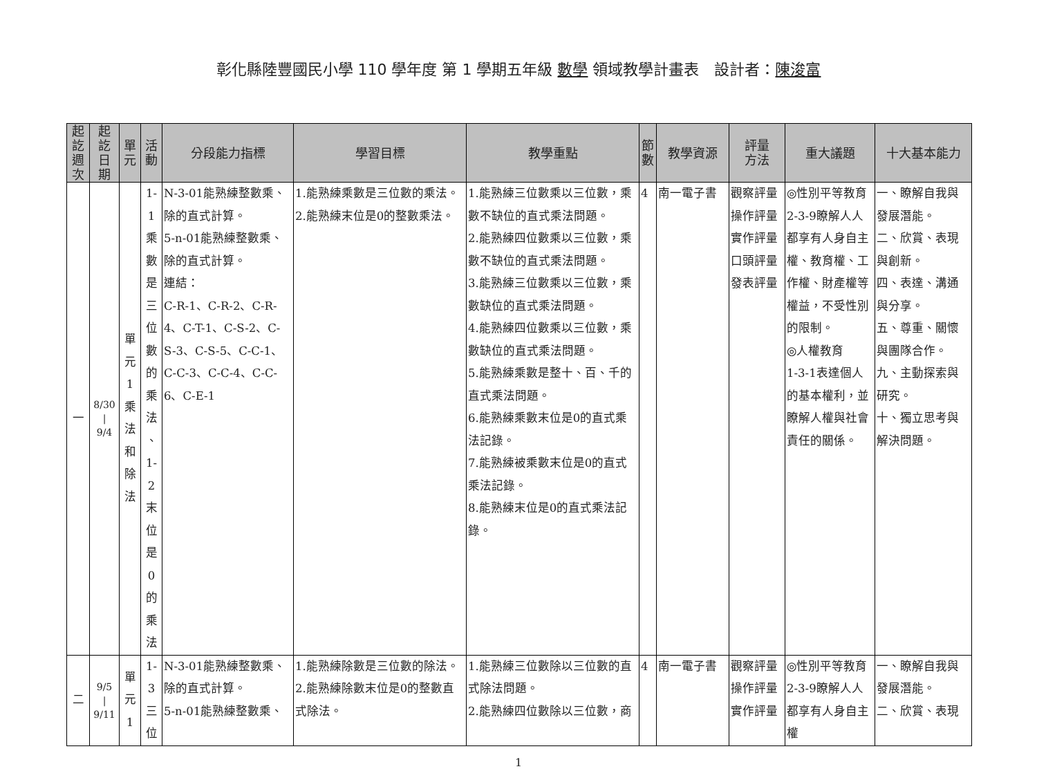彰化縣陸豐國民小學 110 學年度 第 1 學期五年級 數學 領域教學計畫表　設計者：陳浚富
| 起 訖 週 次 | 起 訖 日 期 | 單 元 | 活 動 | 分段能力指標 | 學習目標 | 教學重點 | 節 數 | 教學資源 | 評量 方法 | 重大議題 | 十大基本能力 |
| --- | --- | --- | --- | --- | --- | --- | --- | --- | --- | --- | --- |
| 一 | 8/30 / 9/4 | 單 元 1 乘 法 和 除 法 | 1-1 乘 數 是 三 位 數 的 乘 法 、 1-2 末 位 是 0 的 乘 法 | N-3-01能熟練整數乘、除的直式計算。 5-n-01能熟練整數乘、除的直式計算。 連結： C-R-1、C-R-2、C-R-4、C-T-1、C-S-2、C-S-3、C-S-5、C-C-1、C-C-3、C-C-4、C-C-6、C-E-1 | 1.能熟練乘數是三位數的乘法。 2.能熟練末位是0的整數乘法。 | 1.能熟練三位數乘以三位數，乘數不缺位的直式乘法問題。 2.能熟練四位數乘以三位數，乘數不缺位的直式乘法問題。 3.能熟練三位數乘以三位數，乘數缺位的直式乘法問題。 4.能熟練四位數乘以三位數，乘數缺位的直式乘法問題。 5.能熟練乘數是整十、百、千的直式乘法問題。 6.能熟練乘數末位是0的直式乘法記錄。 7.能熟練被乘數末位是0的直式乘法記錄。 8.能熟練末位是0的直式乘法記錄。 | 4 | 南一電子書 | 觀察評量 操作評量 實作評量 口頭評量 發表評量 | ◎性別平等教育 2-3-9瞭解人人都享有人身自主權、教育權、工作權、財產權等權益，不受性別的限制。 ◎人權教育 1-3-1表達個人的基本權利，並瞭解人權與社會責任的關係。 | 一、瞭解自我與發展潛能。 二、欣賞、表現與創新。 四、表達、溝通與分享。 五、尊重、關懷與團隊合作。 九、主動探索與研究。 十、獨立思考與解決問題。 |
| 二 | 9/5 / 9/11 | 單 元 1 | 1-3 三 位 | N-3-01能熟練整數乘、除的直式計算。 5-n-01能熟練整數乘、 | 1.能熟練除數是三位數的除法。 2.能熟練除數末位是0的整數直式除法。 | 1.能熟練三位數除以三位數的直式除法問題。 2.能熟練四位數除以三位數，商 | 4 | 南一電子書 | 觀察評量 操作評量 實作評量 | ◎性別平等教育 2-3-9瞭解人人都享有人身自主權 | 一、瞭解自我與發展潛能。 二、欣賞、表現 |
1